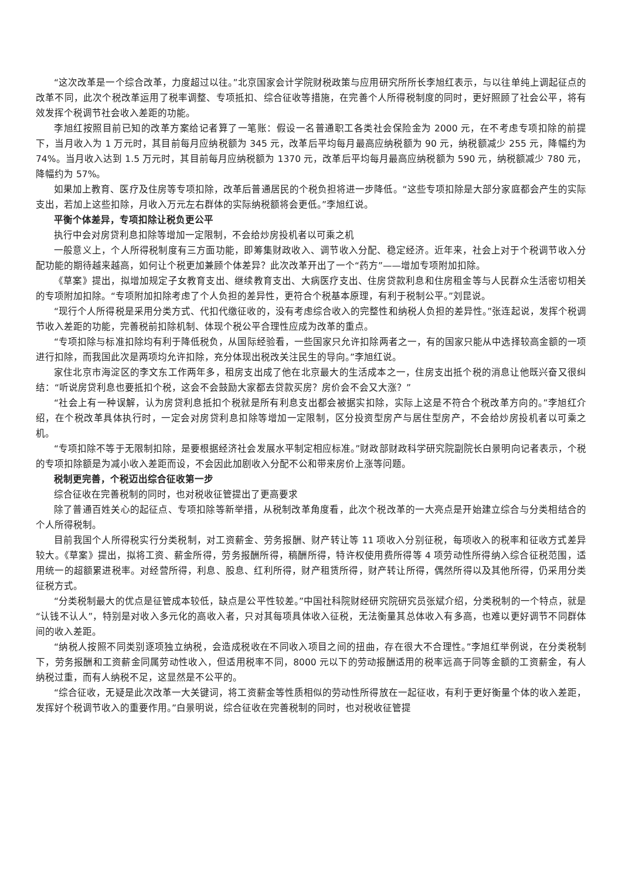“这次改革是一个综合改革，力度超过以往。”北京国家会计学院财税政策与应用研究所所长李旭红表示，与以往单纯上调起征点的改革不同，此次个税改革运用了税率调整、专项抵扣、综合征收等措施，在完善个人所得税制度的同时，更好照顾了社会公平，将有效发挥个税调节社会收入差距的功能。
李旭红按照目前已知的改革方案给记者算了一笔账：假设一名普通职工各类社会保险金为 2000 元，在不考虑专项扣除的前提下，当月收入为 1 万元时，其目前每月应纳税额为 345 元，改革后平均每月最高应纳税额为 90 元，纳税额减少 255 元，降幅约为 74%。当月收入达到 1.5 万元时，其目前每月应纳税额为 1370 元，改革后平均每月最高应纳税额为 590 元，纳税额减少 780 元，降幅约为 57%。
如果加上教育、医疗及住房等专项扣除，改革后普通居民的个税负担将进一步降低。“这些专项扣除是大部分家庭都会产生的实际支出，若加上这些扣除，月收入万元左右群体的实际纳税额将会更低。”李旭红说。
平衡个体差异，专项扣除让税负更公平
执行中会对房贷利息扣除等增加一定限制，不会给炒房投机者以可乘之机
一般意义上，个人所得税制度有三方面功能，即筹集财政收入、调节收入分配、稳定经济。近年来，社会上对于个税调节收入分配功能的期待越来越高，如何让个税更加兼顾个体差异？此次改革开出了一个“药方”——增加专项附加扣除。
《草案》提出，拟增加规定子女教育支出、继续教育支出、大病医疗支出、住房贷款利息和住房租金等与人民群众生活密切相关的专项附加扣除。“专项附加扣除考虑了个人负担的差异性，更符合个税基本原理，有利于税制公平。”刘昆说。
“现行个人所得税是采用分类方式、代扣代缴征收的，没有考虑综合收入的完整性和纳税人负担的差异性。”张连起说，发挥个税调节收入差距的功能，完善税前扣除机制、体现个税公平合理性应成为改革的重点。
“专项扣除与标准扣除均有利于降低税负，从国际经验看，一些国家只允许扣除两者之一，有的国家只能从中选择较高金额的一项进行扣除，而我国此次是两项均允许扣除，充分体现出税改关注民生的导向。”李旭红说。
家住北京市海淀区的李文东工作两年多，租房支出成了他在北京最大的生活成本之一，住房支出抵个税的消息让他既兴奋又很纠结：“听说房贷利息也要抵扣个税，这会不会鼓励大家都去贷款买房？房价会不会又大涨？”
“社会上有一种误解，认为房贷利息抵扣个税就是所有利息支出都会被据实扣除，实际上这是不符合个税改革方向的。”李旭红介绍，在个税改革具体执行时，一定会对房贷利息扣除等增加一定限制，区分投资型房产与居住型房产，不会给炒房投机者以可乘之机。
“专项扣除不等于无限制扣除，是要根据经济社会发展水平制定相应标准。”财政部财政科学研究院副院长白景明向记者表示，个税的专项扣除额是为减小收入差距而设，不会因此加剧收入分配不公和带来房价上涨等问题。
税制更完善，个税迈出综合征收第一步
综合征收在完善税制的同时，也对税收征管提出了更高要求
除了普通百姓关心的起征点、专项扣除等新举措，从税制改革角度看，此次个税改革的一大亮点是开始建立综合与分类相结合的个人所得税制。
目前我国个人所得税实行分类税制，对工资薪金、劳务报酬、财产转让等 11 项收入分别征税，每项收入的税率和征收方式差异较大。《草案》提出，拟将工资、薪金所得，劳务报酬所得，稿酬所得，特许权使用费所得等 4 项劳动性所得纳入综合征税范围，适用统一的超额累进税率。对经营所得，利息、股息、红利所得，财产租赁所得，财产转让所得，偶然所得以及其他所得，仍采用分类征税方式。
“分类税制最大的优点是征管成本较低，缺点是公平性较差。”中国社科院财经研究院研究员张斌介绍，分类税制的一个特点，就是“认钱不认人”，特别是对收入多元化的高收入者，只对其每项具体收入征税，无法衡量其总体收入有多高，也难以更好调节不同群体间的收入差距。
“纳税人按照不同类别逐项独立纳税，会造成税收在不同收入项目之间的扭曲，存在很大不合理性。”李旭红举例说，在分类税制下，劳务报酬和工资薪金同属劳动性收入，但适用税率不同，8000 元以下的劳动报酬适用的税率远高于同等金额的工资薪金，有人纳税过重，而有人纳税不足，这显然是不公平的。
“综合征收，无疑是此次改革一大关键词，将工资薪金等性质相似的劳动性所得放在一起征收，有利于更好衡量个体的收入差距，发挥好个税调节收入的重要作用。”白景明说，综合征收在完善税制的同时，也对税收征管提